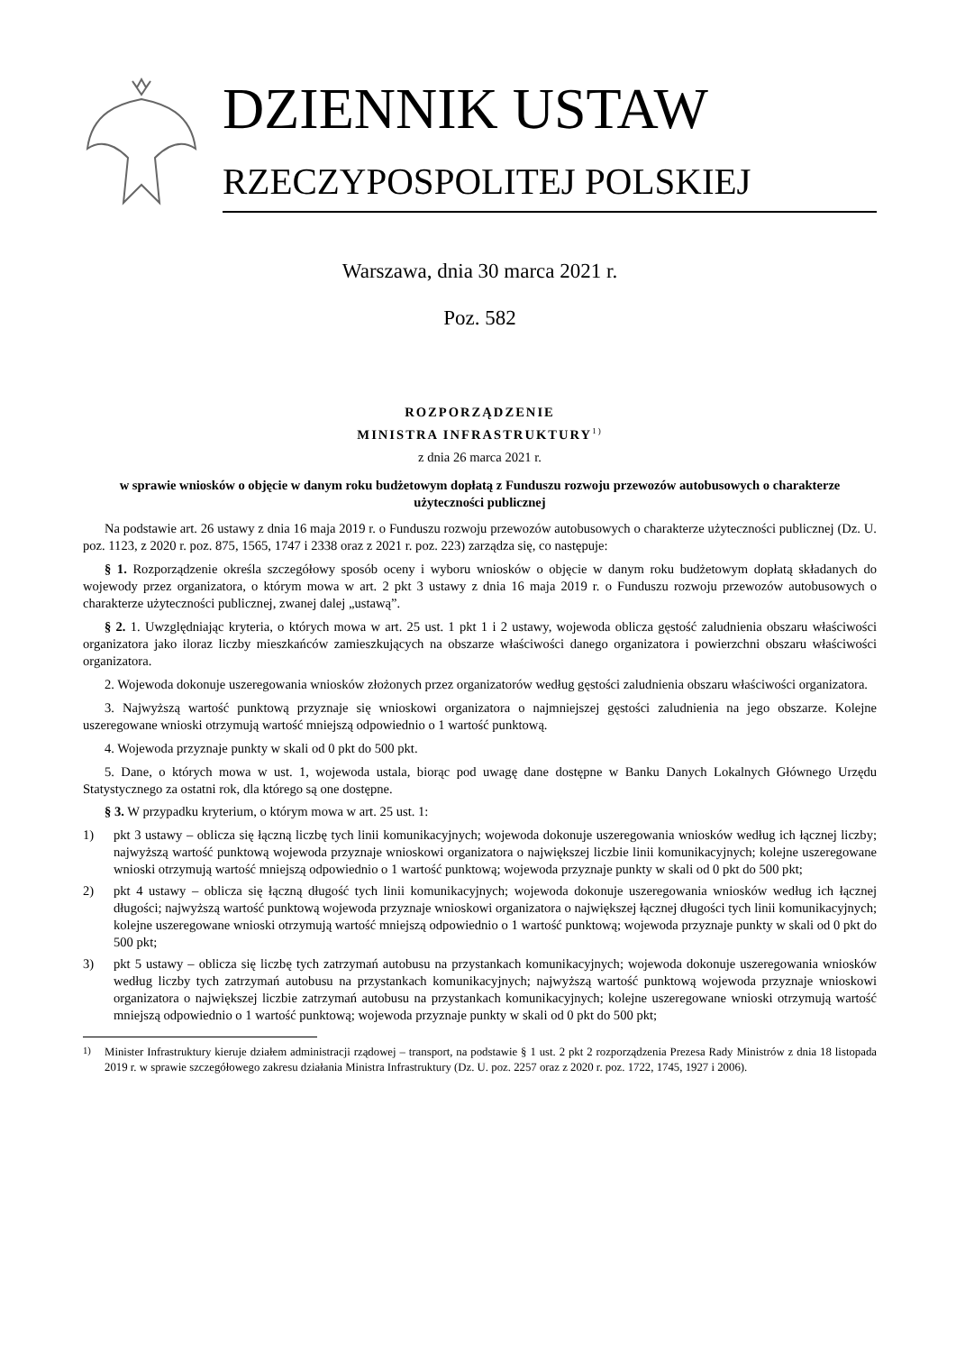DZIENNIK USTAW
RZECZYPOSPOLITEJ POLSKIEJ
Warszawa, dnia 30 marca 2021 r.
Poz. 582
ROZPORZĄDZENIE
MINISTRA INFRASTRUKTURY<sup>1)</sup>
z dnia 26 marca 2021 r.
w sprawie wniosków o objęcie w danym roku budżetowym dopłatą z Funduszu rozwoju przewozów autobusowych o charakterze użyteczności publicznej
Na podstawie art. 26 ustawy z dnia 16 maja 2019 r. o Funduszu rozwoju przewozów autobusowych o charakterze użyteczności publicznej (Dz. U. poz. 1123, z 2020 r. poz. 875, 1565, 1747 i 2338 oraz z 2021 r. poz. 223) zarządza się, co następuje:
§ 1. Rozporządzenie określa szczegółowy sposób oceny i wyboru wniosków o objęcie w danym roku budżetowym dopłatą składanych do wojewody przez organizatora, o którym mowa w art. 2 pkt 3 ustawy z dnia 16 maja 2019 r. o Funduszu rozwoju przewozów autobusowych o charakterze użyteczności publicznej, zwanej dalej „ustawą”.
§ 2. 1. Uwzględniając kryteria, o których mowa w art. 25 ust. 1 pkt 1 i 2 ustawy, wojewoda oblicza gęstość zaludnienia obszaru właściwości organizatora jako iloraz liczby mieszkańców zamieszkujących na obszarze właściwości danego organizatora i powierzchni obszaru właściwości organizatora.
2. Wojewoda dokonuje uszeregowania wniosków złożonych przez organizatorów według gęstości zaludnienia obszaru właściwości organizatora.
3. Najwyższą wartość punktową przyznaje się wnioskowi organizatora o najmniejszej gęstości zaludnienia na jego obszarze. Kolejne uszeregowane wnioski otrzymują wartość mniejszą odpowiednio o 1 wartość punktową.
4. Wojewoda przyznaje punkty w skali od 0 pkt do 500 pkt.
5. Dane, o których mowa w ust. 1, wojewoda ustala, biorąc pod uwagę dane dostępne w Banku Danych Lokalnych Głównego Urzędu Statystycznego za ostatni rok, dla którego są one dostępne.
§ 3. W przypadku kryterium, o którym mowa w art. 25 ust. 1:
1) pkt 3 ustawy – oblicza się łączną liczbę tych linii komunikacyjnych; wojewoda dokonuje uszeregowania wniosków według ich łącznej liczby; najwyższą wartość punktową wojewoda przyznaje wnioskowi organizatora o największej liczbie linii komunikacyjnych; kolejne uszeregowane wnioski otrzymują wartość mniejszą odpowiednio o 1 wartość punktową; wojewoda przyznaje punkty w skali od 0 pkt do 500 pkt;
2) pkt 4 ustawy – oblicza się łączną długość tych linii komunikacyjnych; wojewoda dokonuje uszeregowania wniosków według ich łącznej długości; najwyższą wartość punktową wojewoda przyznaje wnioskowi organizatora o największej łącznej długości tych linii komunikacyjnych; kolejne uszeregowane wnioski otrzymują wartość mniejszą odpowiednio o 1 wartość punktową; wojewoda przyznaje punkty w skali od 0 pkt do 500 pkt;
3) pkt 5 ustawy – oblicza się liczbę tych zatrzymań autobusu na przystankach komunikacyjnych; wojewoda dokonuje uszeregowania wniosków według liczby tych zatrzymań autobusu na przystankach komunikacyjnych; najwyższą wartość punktową wojewoda przyznaje wnioskowi organizatora o największej liczbie zatrzymań autobusu na przystankach komunikacyjnych; kolejne uszeregowane wnioski otrzymują wartość mniejszą odpowiednio o 1 wartość punktową; wojewoda przyznaje punkty w skali od 0 pkt do 500 pkt;
<sup>1)</sup> Minister Infrastruktury kieruje działem administracji rządowej – transport, na podstawie § 1 ust. 2 pkt 2 rozporządzenia Prezesa Rady Ministrów z dnia 18 listopada 2019 r. w sprawie szczegółowego zakresu działania Ministra Infrastruktury (Dz. U. poz. 2257 oraz z 2020 r. poz. 1722, 1745, 1927 i 2006).